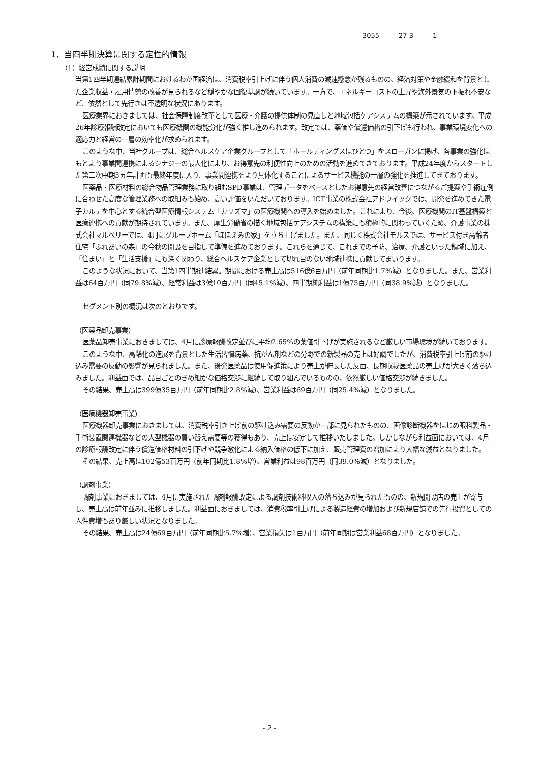3055 27 3 1
1．当四半期決算に関する定性的情報
（1）経営成績に関する説明
当第1四半期連結累計期間におけるわが国経済は、消費税率引上げに伴う個人消費の減速懸念が残るものの、経済対策や金融緩和を背景とした企業収益・雇用情勢の改善が見られるなど穏やかな回復基調が続いています。一方で、エネルギーコストの上昇や海外景気の下振れ不安など、依然として先行きは不透明な状況にあります。
医療業界におきましては、社会保障制度改革として医療・介護の提供体制の見直しと地域包括ケアシステムの構築が示されています。平成26年診療報酬改定においても医療機関の機能分化が強く推し進められます。改定では、薬価や償還価格の引下げも行われ、事業環境変化への適応力と経営の一層の効率化が求められます。
このような中、当社グループは、総合ヘルスケア企業グループとして「ホールディングスはひとつ」をスローガンに掲げ、各事業の強化はもとより事業間連携によるシナジーの最大化により、お得意先の利便性向上のための活動を進めてきております。平成24年度からスタートした第二次中期3ヵ年計画も最終年度に入り、事業間連携をより具体化することによるサービス機能の一層の強化を推進してきております。
医薬品・医療材料の総合物品管理業務に取り組むSPD事業は、管理データをベースとしたお得意先の経営改善につながるご提案や手術症例に合わせた高度な管理業務への取組みも始め、高い評価をいただいております。ICT事業の株式会社アドウイックでは、開発を進めてきた電子カルテを中心とする統合型医療情報システム「カリズマ」の医療機関への導入を始めました。これにより、今後、医療機関のIT基盤構築と医療連携への貢献が期待されています。また、厚生労働省の描く地域包括ケアシステムの構築にも積極的に関わっていくため、介護事業の株式会社マルベリーでは、4月にグループホーム「ほほえみの家」を立ち上げました。また、同じく株式会社モルスでは、サービス付き高齢者住宅「ふれあいの森」の今秋の開設を目指して準備を進めております。これらを通じて、これまでの予防、治療、介護といった領域に加え、「住まい」と「生活支援」にも深く関わり、総合ヘルスケア企業として切れ目のない地域連携に貢献してまいります。
このような状況において、当第1四半期連結累計期間における売上高は516億6百万円（前年同期比1.7%減）となりました。また、営業利益は64百万円（同79.8%減）、経常利益は3億10百万円（同45.1%減）、四半期純利益は1億75百万円（同38.9%減）となりました。
セグメント別の概況は次のとおりです。
（医薬品卸売事業）
医薬品卸売事業におきましては、4月に診療報酬改定並びに平均2.65%の薬価引下げが実施されるなど厳しい市場環境が続いております。
このような中、高齢化の進展を背景とした生活習慣病薬、抗がん剤などの分野での新製品の売上は好調でしたが、消費税率引上げ前の駆け込み需要の反動の影響が見られました。また、後発医薬品は使用促進策により売上が伸長した反面、長期収載医薬品の売上げが大きく落ち込みました。利益面では、品目ごとのきめ細かな価格交渉に継続して取り組んでいるものの、依然厳しい価格交渉が続きました。
その結果、売上高は399億35百万円（前年同期比2.8%減）、営業利益は69百万円（同25.4%減）となりました。
（医療機器卸売事業）
医療機器卸売事業におきましては、消費税率引き上げ前の駆け込み需要の反動が一部に見られたものの、画像診断機器をはじめ眼科製品・手術装置関連機器などの大型機器の買い替え需要等の獲得もあり、売上は安定して推移いたしました。しかしながら利益面においては、4月の診療報酬改定に伴う償還価格材料の引下げや競争激化による納入価格の低下に加え、販売管理費の増加により大幅な減益となりました。
その結果、売上高は102億53百万円（前年同期比1.8%増）、営業利益は98百万円（同39.0%減）となりました。
（調剤事業）
調剤事業におきましては、4月に実施された調剤報酬改定による調剤技術料収入の落ち込みが見られたものの、新規開設店の売上が寄与し、売上高は前年並みに推移しました。利益面におきましては、消費税率引上げによる製造経費の増加および新規店舗での先行投資としての人件費増もあり厳しい状況となりました。
その結果、売上高は24億69百万円（前年同期比5.7%増）、営業損失は1百万円（前年同期は営業利益68百万円）となりました。
- 2 -